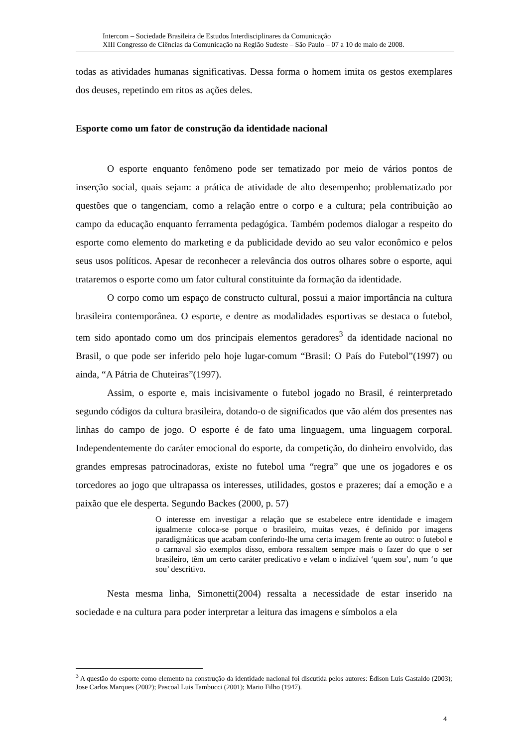Intercom – Sociedade Brasileira de Estudos Interdisciplinares da Comunicação
XIII Congresso de Ciências da Comunicação na Região Sudeste – São Paulo – 07 a 10 de maio de 2008.
todas as atividades humanas significativas. Dessa forma o homem imita os gestos exemplares dos deuses, repetindo em ritos as ações deles.
Esporte como um fator de construção da identidade nacional
O esporte enquanto fenômeno pode ser tematizado por meio de vários pontos de inserção social, quais sejam: a prática de atividade de alto desempenho; problematizado por questões que o tangenciam, como a relação entre o corpo e a cultura; pela contribuição ao campo da educação enquanto ferramenta pedagógica. Também podemos dialogar a respeito do esporte como elemento do marketing e da publicidade devido ao seu valor econômico e pelos seus usos políticos. Apesar de reconhecer a relevância dos outros olhares sobre o esporte, aqui trataremos o esporte como um fator cultural constituinte da formação da identidade.
O corpo como um espaço de constructo cultural, possui a maior importância na cultura brasileira contemporânea. O esporte, e dentre as modalidades esportivas se destaca o futebol, tem sido apontado como um dos principais elementos geradores<sup>3</sup> da identidade nacional no Brasil, o que pode ser inferido pelo hoje lugar-comum “Brasil: O País do Futebol”(1997) ou ainda, “A Pátria de Chuteiras”(1997).
Assim, o esporte e, mais incisivamente o futebol jogado no Brasil, é reinterpretado segundo códigos da cultura brasileira, dotando-o de significados que vão além dos presentes nas linhas do campo de jogo. O esporte é de fato uma linguagem, uma linguagem corporal. Independentemente do caráter emocional do esporte, da competição, do dinheiro envolvido, das grandes empresas patrocinadoras, existe no futebol uma “regra” que une os jogadores e os torcedores ao jogo que ultrapassa os interesses, utilidades, gostos e prazeres; daí a emoção e a paixão que ele desperta. Segundo Backes (2000, p. 57)
O interesse em investigar a relação que se estabelece entre identidade e imagem igualmente coloca-se porque o brasileiro, muitas vezes, é definido por imagens paradigmáticas que acabam conferindo-lhe uma certa imagem frente ao outro: o futebol e o carnaval são exemplos disso, embora ressaltem sempre mais o fazer do que o ser brasileiro, têm um certo caráter predicativo e velam o indizível ‘quem sou’, num ‘o que sou’ descritivo.
Nesta mesma linha, Simonetti(2004) ressalta a necessidade de estar inserido na sociedade e na cultura para poder interpretar a leitura das imagens e símbolos a ela
<sup>3</sup> A questão do esporte como elemento na construção da identidade nacional foi discutida pelos autores: Édison Luis Gastaldo (2003); Jose Carlos Marques (2002); Pascoal Luis Tambucci (2001); Mario Filho (1947).
4